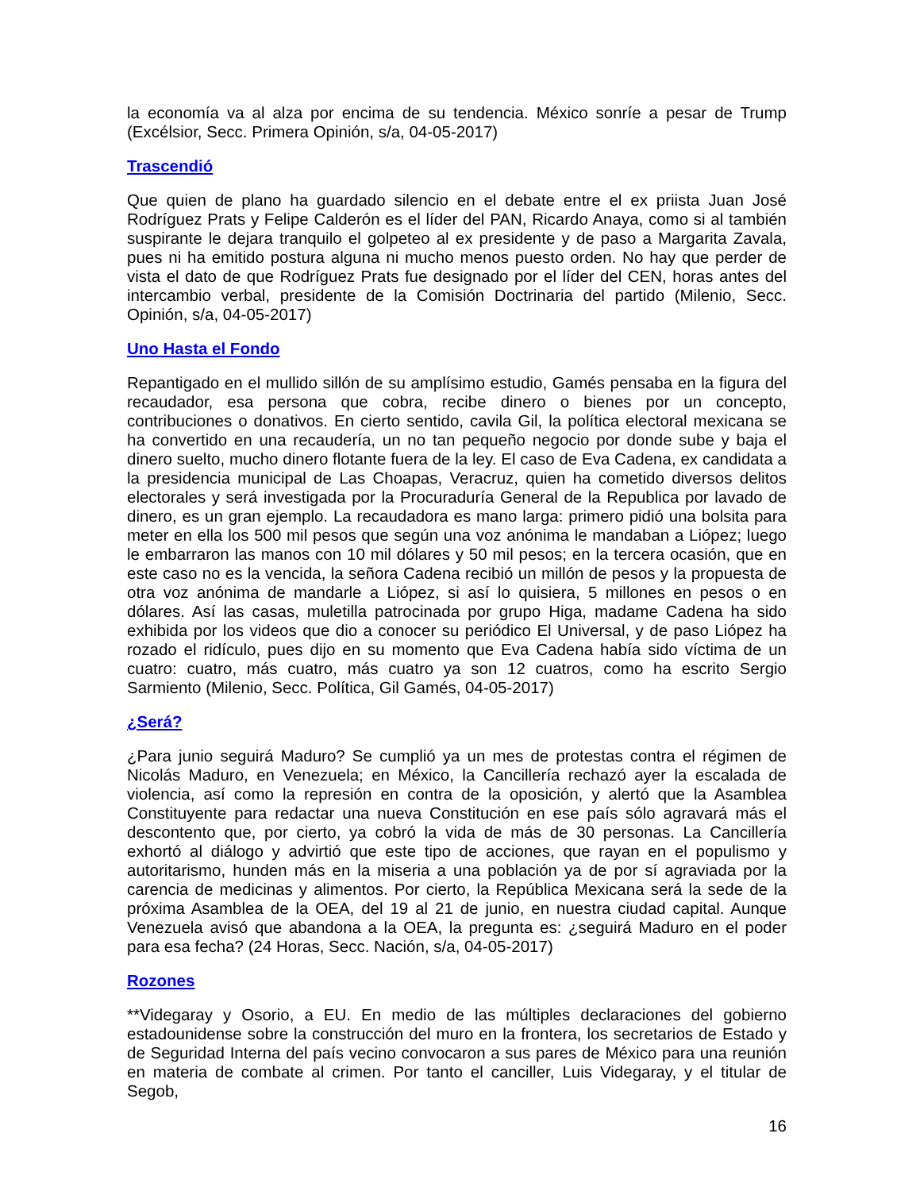la economía va al alza por encima de su tendencia. México sonríe a pesar de Trump (Excélsior, Secc. Primera Opinión, s/a, 04-05-2017)
Trascendió
Que quien de plano ha guardado silencio en el debate entre el ex priista Juan José Rodríguez Prats y Felipe Calderón es el líder del PAN, Ricardo Anaya, como si al también suspirante le dejara tranquilo el golpeteo al ex presidente y de paso a Margarita Zavala, pues ni ha emitido postura alguna ni mucho menos puesto orden. No hay que perder de vista el dato de que Rodríguez Prats fue designado por el líder del CEN, horas antes del intercambio verbal, presidente de la Comisión Doctrinaria del partido (Milenio, Secc. Opinión, s/a, 04-05-2017)
Uno Hasta el Fondo
Repantigado en el mullido sillón de su amplísimo estudio, Gamés pensaba en la figura del recaudador, esa persona que cobra, recibe dinero o bienes por un concepto, contribuciones o donativos. En cierto sentido, cavila Gil, la política electoral mexicana se ha convertido en una recaudería, un no tan pequeño negocio por donde sube y baja el dinero suelto, mucho dinero flotante fuera de la ley. El caso de Eva Cadena, ex candidata a la presidencia municipal de Las Choapas, Veracruz, quien ha cometido diversos delitos electorales y será investigada por la Procuraduría General de la Republica por lavado de dinero, es un gran ejemplo. La recaudadora es mano larga: primero pidió una bolsita para meter en ella los 500 mil pesos que según una voz anónima le mandaban a Liópez; luego le embarraron las manos con 10 mil dólares y 50 mil pesos; en la tercera ocasión, que en este caso no es la vencida, la señora Cadena recibió un millón de pesos y la propuesta de otra voz anónima de mandarle a Liópez, si así lo quisiera, 5 millones en pesos o en dólares. Así las casas, muletilla patrocinada por grupo Higa, madame Cadena ha sido exhibida por los videos que dio a conocer su periódico El Universal, y de paso Liópez ha rozado el ridículo, pues dijo en su momento que Eva Cadena había sido víctima de un cuatro: cuatro, más cuatro, más cuatro ya son 12 cuatros, como ha escrito Sergio Sarmiento (Milenio, Secc. Política, Gil Gamés, 04-05-2017)
¿Será?
¿Para junio seguirá Maduro? Se cumplió ya un mes de protestas contra el régimen de Nicolás Maduro, en Venezuela; en México, la Cancillería rechazó ayer la escalada de violencia, así como la represión en contra de la oposición, y alertó que la Asamblea Constituyente para redactar una nueva Constitución en ese país sólo agravará más el descontento que, por cierto, ya cobró la vida de más de 30 personas. La Cancillería exhortó al diálogo y advirtió que este tipo de acciones, que rayan en el populismo y autoritarismo, hunden más en la miseria a una población ya de por sí agraviada por la carencia de medicinas y alimentos. Por cierto, la República Mexicana será la sede de la próxima Asamblea de la OEA, del 19 al 21 de junio, en nuestra ciudad capital. Aunque Venezuela avisó que abandona a la OEA, la pregunta es: ¿seguirá Maduro en el poder para esa fecha? (24 Horas, Secc. Nación, s/a, 04-05-2017)
Rozones
**Videgaray y Osorio, a EU. En medio de las múltiples declaraciones del gobierno estadounidense sobre la construcción del muro en la frontera, los secretarios de Estado y de Seguridad Interna del país vecino convocaron a sus pares de México para una reunión en materia de combate al crimen. Por tanto el canciller, Luis Videgaray, y el titular de Segob,
16